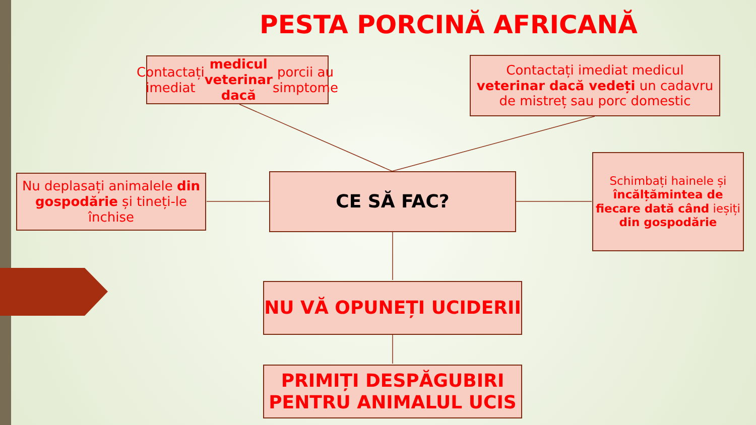PESTA PORCINĂ AFRICANĂ
Contactați imediat medicul veterinar dacă porcii au simptome
Contactați imediat medicul veterinar dacă vedeți un cadavru de mistreț sau porc domestic
Nu deplasați animalele din gospodărie și tineți-le închise
CE SĂ FAC?
Schimbați hainele și încălțămintea de fiecare dată când ieșiți din gospodărie
NU VĂ OPUNEȚI UCIDERII
PRIMIȚI DESPĂGUBIRI PENTRU ANIMALUL UCIS